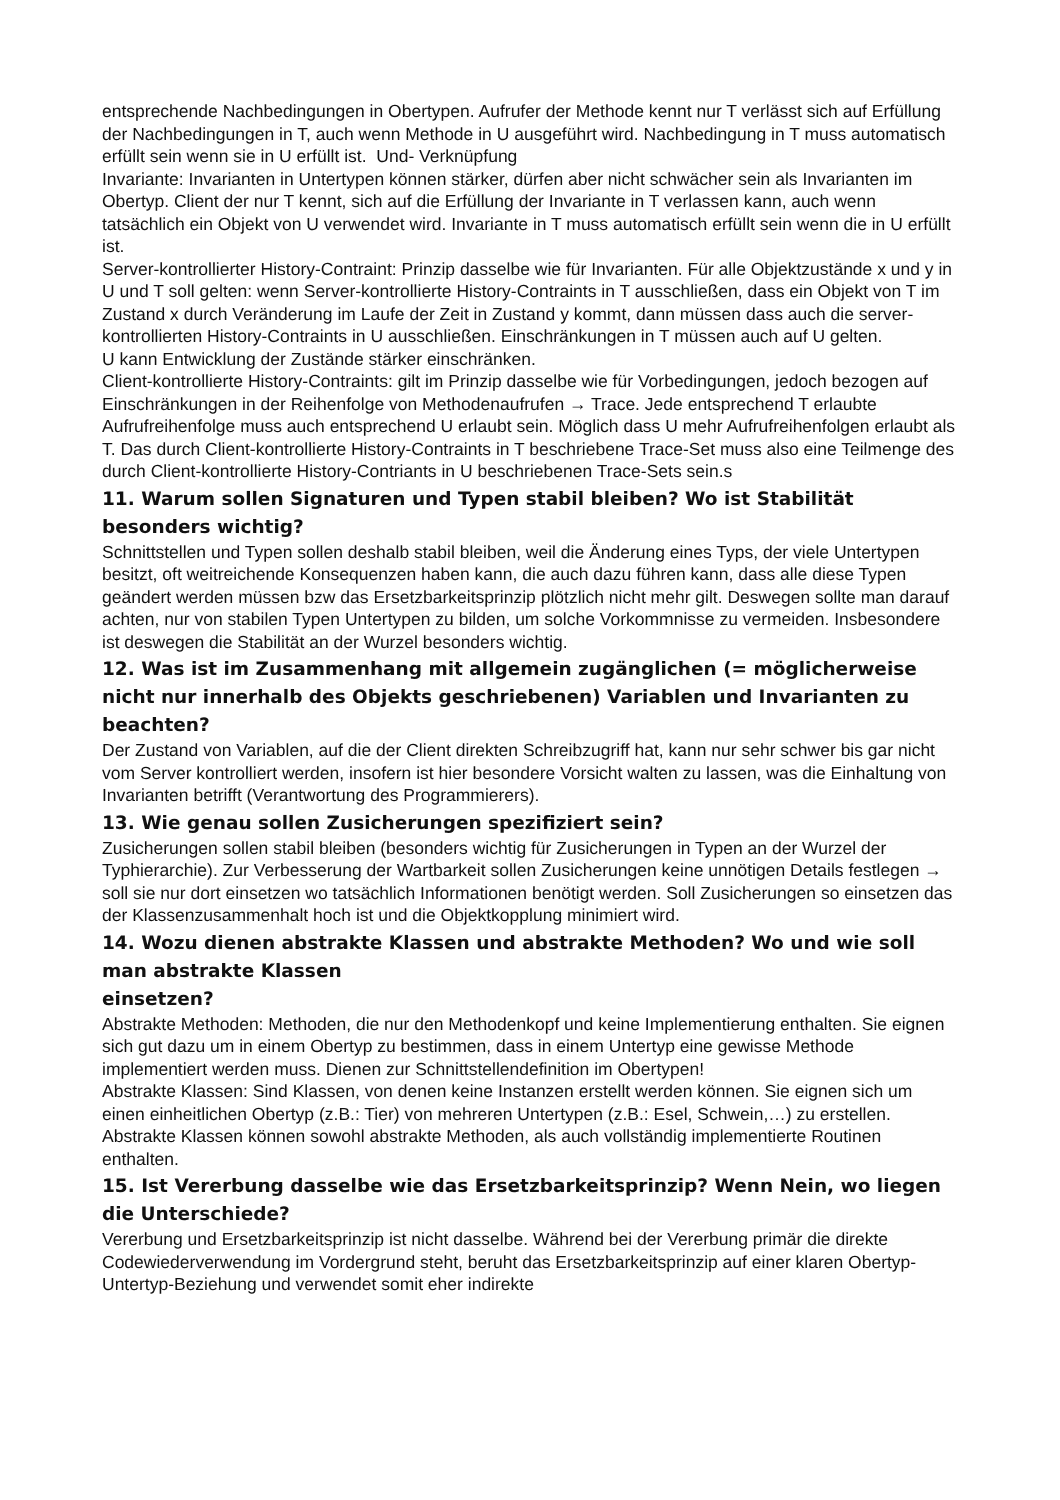entsprechende Nachbedingungen in Obertypen. Aufrufer der Methode kennt nur T verlässt sich auf Erfüllung der Nachbedingungen in T, auch wenn Methode in U ausgeführt wird. Nachbedingung in T muss automatisch erfüllt sein wenn sie in U erfüllt ist. Und- Verknüpfung
Invariante: Invarianten in Untertypen können stärker, dürfen aber nicht schwächer sein als Invarianten im Obertyp. Client der nur T kennt, sich auf die Erfüllung der Invariante in T verlassen kann, auch wenn tatsächlich ein Objekt von U verwendet wird. Invariante in T muss automatisch erfüllt sein wenn die in U erfüllt ist.
Server-kontrollierter History-Contraint: Prinzip dasselbe wie für Invarianten. Für alle Objektzustände x und y in U und T soll gelten: wenn Server-kontrollierte History-Contraints in T ausschließen, dass ein Objekt von T im Zustand x durch Veränderung im Laufe der Zeit in Zustand y kommt, dann müssen dass auch die server-kontrollierten History-Contraints in U ausschließen. Einschränkungen in T müssen auch auf U gelten.
U kann Entwicklung der Zustände stärker einschränken.
Client-kontrollierte History-Contraints: gilt im Prinzip dasselbe wie für Vorbedingungen, jedoch bezogen auf Einschränkungen in der Reihenfolge von Methodenaufrufen → Trace. Jede entsprechend T erlaubte Aufrufreihenfolge muss auch entsprechend U erlaubt sein. Möglich dass U mehr Aufrufreihenfolgen erlaubt als T. Das durch Client-kontrollierte History-Contraints in T beschriebene Trace-Set muss also eine Teilmenge des durch Client-kontrollierte History-Contriants in U beschriebenen Trace-Sets sein.s
11. Warum sollen Signaturen und Typen stabil bleiben? Wo ist Stabilität besonders wichtig?
Schnittstellen und Typen sollen deshalb stabil bleiben, weil die Änderung eines Typs, der viele Untertypen besitzt, oft weitreichende Konsequenzen haben kann, die auch dazu führen kann, dass alle diese Typen geändert werden müssen bzw das Ersetzbarkeitsprinzip plötzlich nicht mehr gilt. Deswegen sollte man darauf achten, nur von stabilen Typen Untertypen zu bilden, um solche Vorkommnisse zu vermeiden. Insbesondere ist deswegen die Stabilität an der Wurzel besonders wichtig.
12. Was ist im Zusammenhang mit allgemein zugänglichen (= möglicherweise nicht nur innerhalb des Objekts geschriebenen) Variablen und Invarianten zu beachten?
Der Zustand von Variablen, auf die der Client direkten Schreibzugriff hat, kann nur sehr schwer bis gar nicht vom Server kontrolliert werden, insofern ist hier besondere Vorsicht walten zu lassen, was die Einhaltung von Invarianten betrifft (Verantwortung des Programmierers).
13. Wie genau sollen Zusicherungen spezifiziert sein?
Zusicherungen sollen stabil bleiben (besonders wichtig für Zusicherungen in Typen an der Wurzel der Typhierarchie). Zur Verbesserung der Wartbarkeit sollen Zusicherungen keine unnötigen Details festlegen → soll sie nur dort einsetzen wo tatsächlich Informationen benötigt werden. Soll Zusicherungen so einsetzen das der Klassenzusammenhalt hoch ist und die Objektkopplung minimiert wird.
14. Wozu dienen abstrakte Klassen und abstrakte Methoden? Wo und wie soll man abstrakte Klassen
einsetzen?
Abstrakte Methoden: Methoden, die nur den Methodenkopf und keine Implementierung enthalten. Sie eignen sich gut dazu um in einem Obertyp zu bestimmen, dass in einem Untertyp eine gewisse Methode implementiert werden muss. Dienen zur Schnittstellendefinition im Obertypen!
Abstrakte Klassen: Sind Klassen, von denen keine Instanzen erstellt werden können. Sie eignen sich um einen einheitlichen Obertyp (z.B.: Tier) von mehreren Untertypen (z.B.: Esel, Schwein,…) zu erstellen. Abstrakte Klassen können sowohl abstrakte Methoden, als auch vollständig implementierte Routinen enthalten.
15. Ist Vererbung dasselbe wie das Ersetzbarkeitsprinzip? Wenn Nein, wo liegen die Unterschiede?
Vererbung und Ersetzbarkeitsprinzip ist nicht dasselbe. Während bei der Vererbung primär die direkte Codewiederverwendung im Vordergrund steht, beruht das Ersetzbarkeitsprinzip auf einer klaren Obertyp-Untertyp-Beziehung und verwendet somit eher indirekte